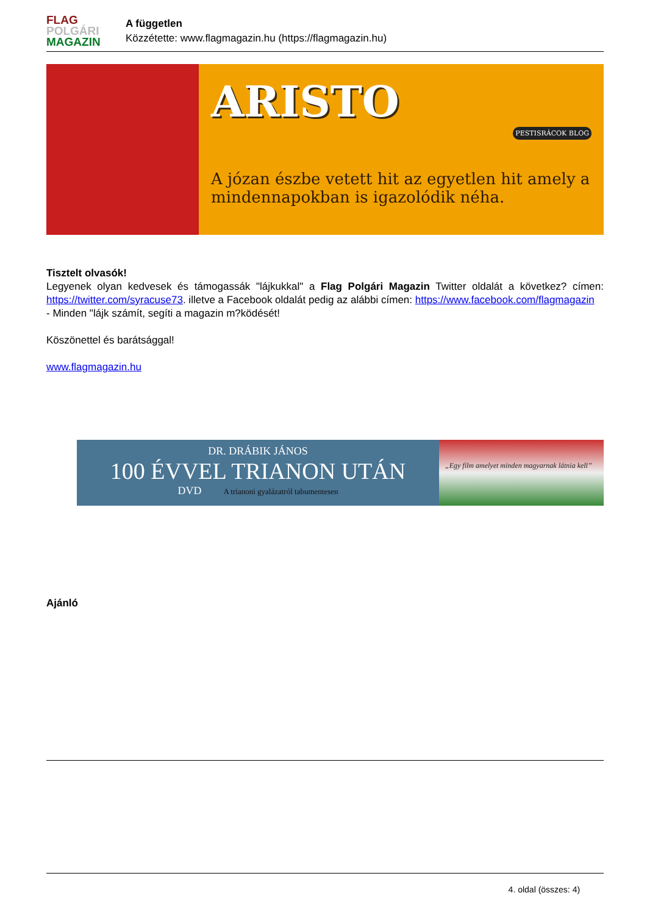FLAG
POLGÁRI
MAGAZIN
A független
Közzétette: www.flagmagazin.hu (https://flagmagazin.hu)
ARISTO
PESTISRÁCOK BLOG
A józan észbe vetett hit az egyetlen hit amely a mindennapokban is igazolódik néha.
Tisztelt olvasók!
Legyenek olyan kedvesek és támogassák "lájkukkal" a Flag Polgári Magazin Twitter oldalát a következ? címen: https://twitter.com/syracuse73. illetve a Facebook oldalát pedig az alábbi címen: https://www.facebook.com/flagmagazin
- Minden "lájk számít, segíti a magazin m?ködését!
Köszönettel és barátsággal!
www.flagmagazin.hu
DR. DRÁBIK JÁNOS
100 ÉVVEL TRIANON UTÁN
DVD A trianoni gyalázatról tabumentesen
„Egy film amelyet minden magyarnak látnia kell”
Ajánló
4. oldal (összes: 4)